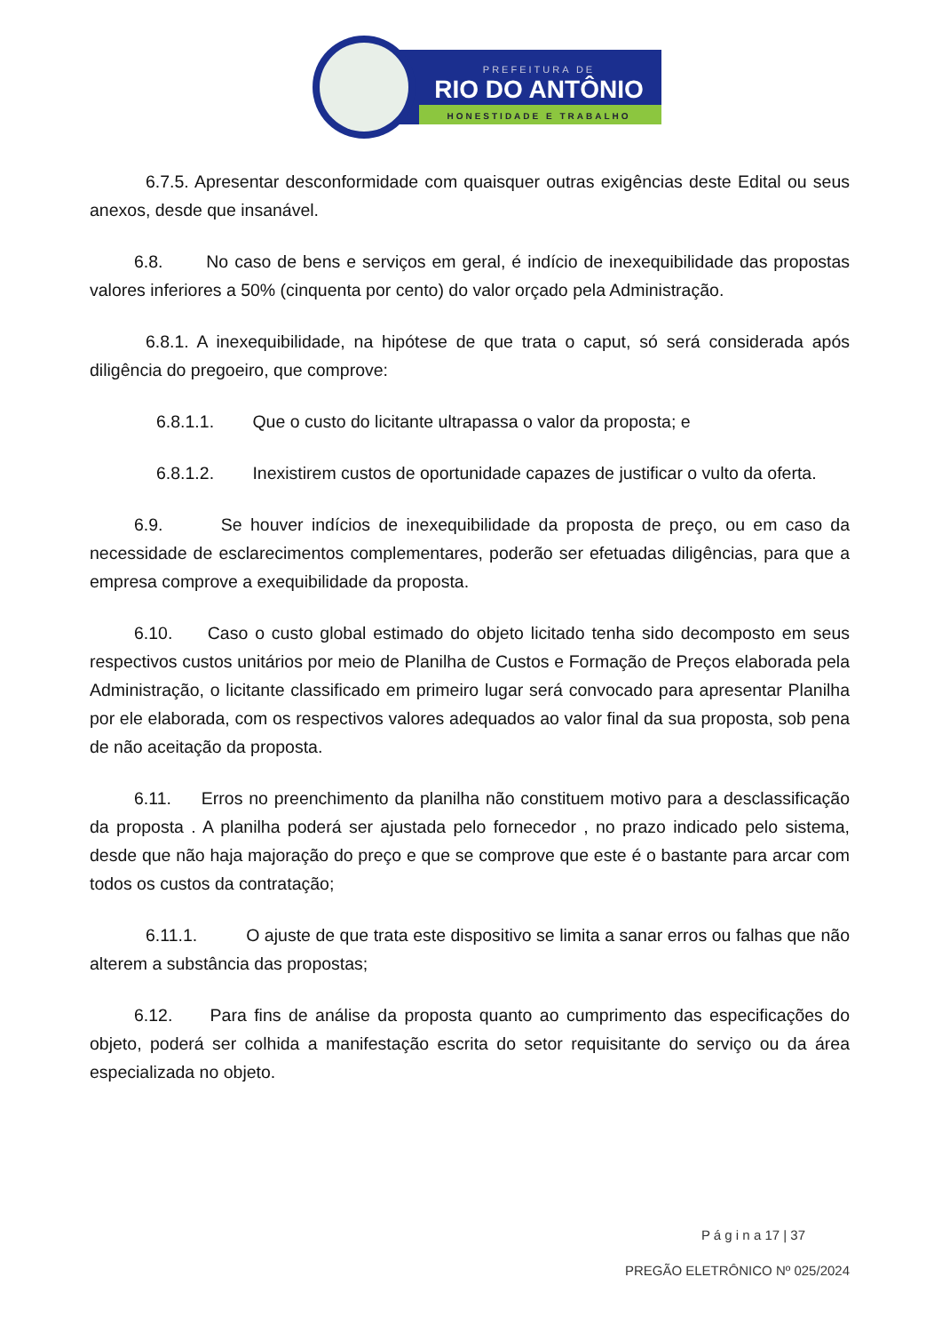PREFEITURA DE
RIO DO ANTÔNIO
HONESTIDADE E TRABALHO
6.7.5. Apresentar desconformidade com quaisquer outras exigências deste Edital ou seus anexos, desde que insanável.
6.8. No caso de bens e serviços em geral, é indício de inexequibilidade das propostas valores inferiores a 50% (cinquenta por cento) do valor orçado pela Administração.
6.8.1. A inexequibilidade, na hipótese de que trata o caput, só será considerada após diligência do pregoeiro, que comprove:
6.8.1.1. Que o custo do licitante ultrapassa o valor da proposta; e
6.8.1.2. Inexistirem custos de oportunidade capazes de justificar o vulto da oferta.
6.9. Se houver indícios de inexequibilidade da proposta de preço, ou em caso da necessidade de esclarecimentos complementares, poderão ser efetuadas diligências, para que a empresa comprove a exequibilidade da proposta.
6.10. Caso o custo global estimado do objeto licitado tenha sido decomposto em seus respectivos custos unitários por meio de Planilha de Custos e Formação de Preços elaborada pela Administração, o licitante classificado em primeiro lugar será convocado para apresentar Planilha por ele elaborada, com os respectivos valores adequados ao valor final da sua proposta, sob pena de não aceitação da proposta.
6.11. Erros no preenchimento da planilha não constituem motivo para a desclassificação da proposta . A planilha poderá ser ajustada pelo fornecedor , no prazo indicado pelo sistema, desde que não haja majoração do preço e que se comprove que este é o bastante para arcar com todos os custos da contratação;
6.11.1. O ajuste de que trata este dispositivo se limita a sanar erros ou falhas que não alterem a substância das propostas;
6.12. Para fins de análise da proposta quanto ao cumprimento das especificações do objeto, poderá ser colhida a manifestação escrita do setor requisitante do serviço ou da área especializada no objeto.
P á g i n a 17 | 37
PREGÃO ELETRÔNICO Nº 025/2024